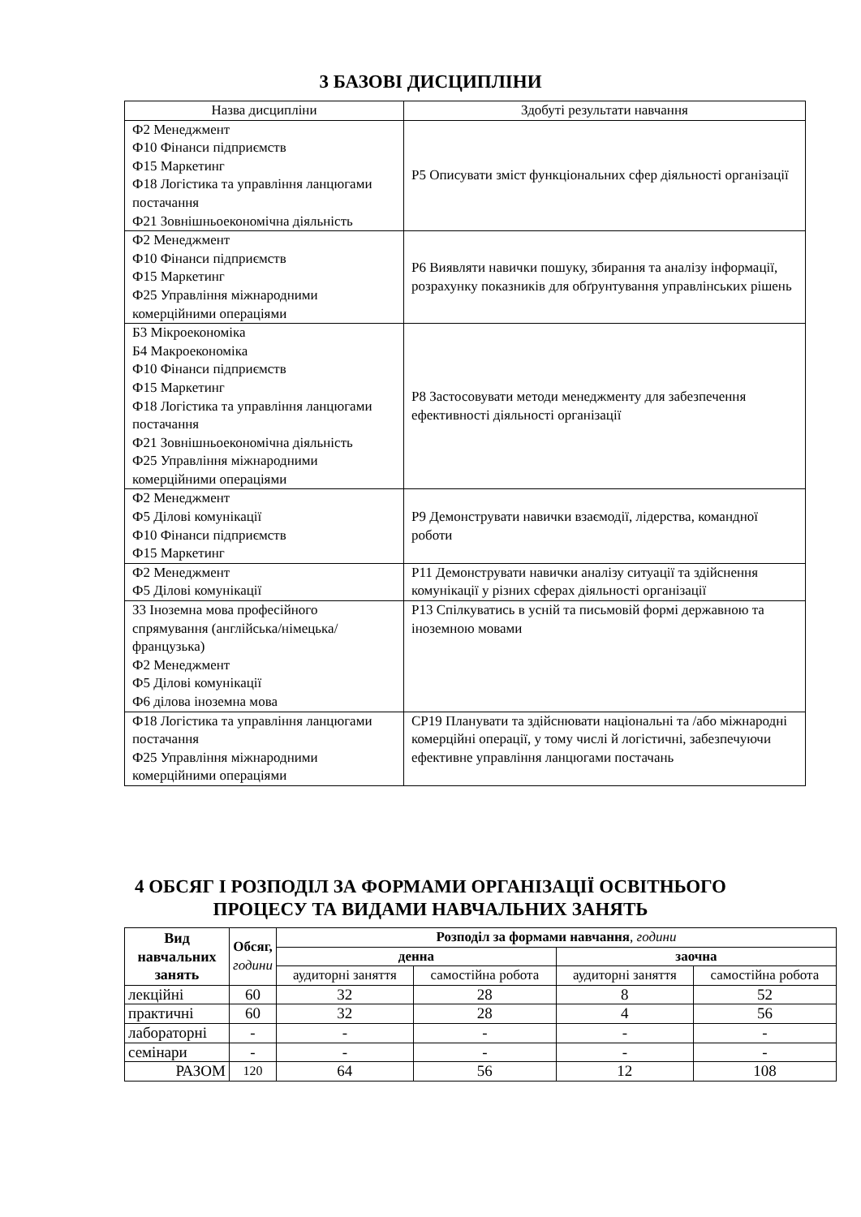3 БАЗОВІ ДИСЦИПЛІНИ
| Назва дисципліни | Здобуті результати навчання |
| Ф2 Менеджмент Ф10 Фінанси підприємств Ф15 Маркетинг Ф18 Логістика та управління ланцюгами постачання Ф21 Зовнішньоекономічна діяльність | Р5 Описувати зміст функціональних сфер діяльності організації |
| Ф2 Менеджмент Ф10 Фінанси підприємств Ф15 Маркетинг Ф25 Управління міжнародними комерційними операціями | Р6 Виявляти навички пошуку, збирання та аналізу інформації, розрахунку показників для обґрунтування управлінських рішень |
| Б3 Мікроекономіка Б4 Макроекономіка Ф10 Фінанси підприємств Ф15 Маркетинг Ф18 Логістика та управління ланцюгами постачання Ф21 Зовнішньоекономічна діяльність Ф25 Управління міжнародними комерційними операціями | Р8 Застосовувати методи менеджменту для забезпечення ефективності діяльності організації |
| Ф2 Менеджмент Ф5 Ділові комунікації Ф10 Фінанси підприємств Ф15 Маркетинг | Р9 Демонструвати навички взаємодії, лідерства, командної роботи |
| Ф2 Менеджмент Ф5 Ділові комунікації | Р11 Демонструвати навички аналізу ситуації та здійснення комунікації у різних сферах діяльності організації |
| З3 Іноземна мова професійного спрямування (англійська/німецька/французька) Ф2 Менеджмент Ф5 Ділові комунікації Ф6 ділова іноземна мова | Р13 Спілкуватись в усній та письмовій формі державною та іноземною мовами |
| Ф18 Логістика та управління ланцюгами постачання Ф25 Управління міжнародними комерційними операціями | СР19 Планувати та здійснювати національні та /або міжнародні комерційні операції, у тому числі й логістичні, забезпечуючи ефективне управління ланцюгами постачань |
4 ОБСЯГ І РОЗПОДІЛ ЗА ФОРМАМИ ОРГАНІЗАЦІЇ ОСВІТНЬОГО
ПРОЦЕСУ ТА ВИДАМИ НАВЧАЛЬНИХ ЗАНЯТЬ
| Вид навчальних занять | Обсяг, години | Розподіл за формами навчання , години | | | |
| --- | --- | --- | --- | --- | --- |
| | | денна | | заочна | |
| | | аудиторні заняття | самостійна робота | аудиторні заняття | самостійна робота |
| лекційні | 60 | 32 | 28 | 8 | 52 |
| практичні | 60 | 32 | 28 | 4 | 56 |
| лабораторні | - | - | - | - | - |
| семінари | - | - | - | - | - |
| РАЗОМ | 120 | 64 | 56 | 12 | 108 |